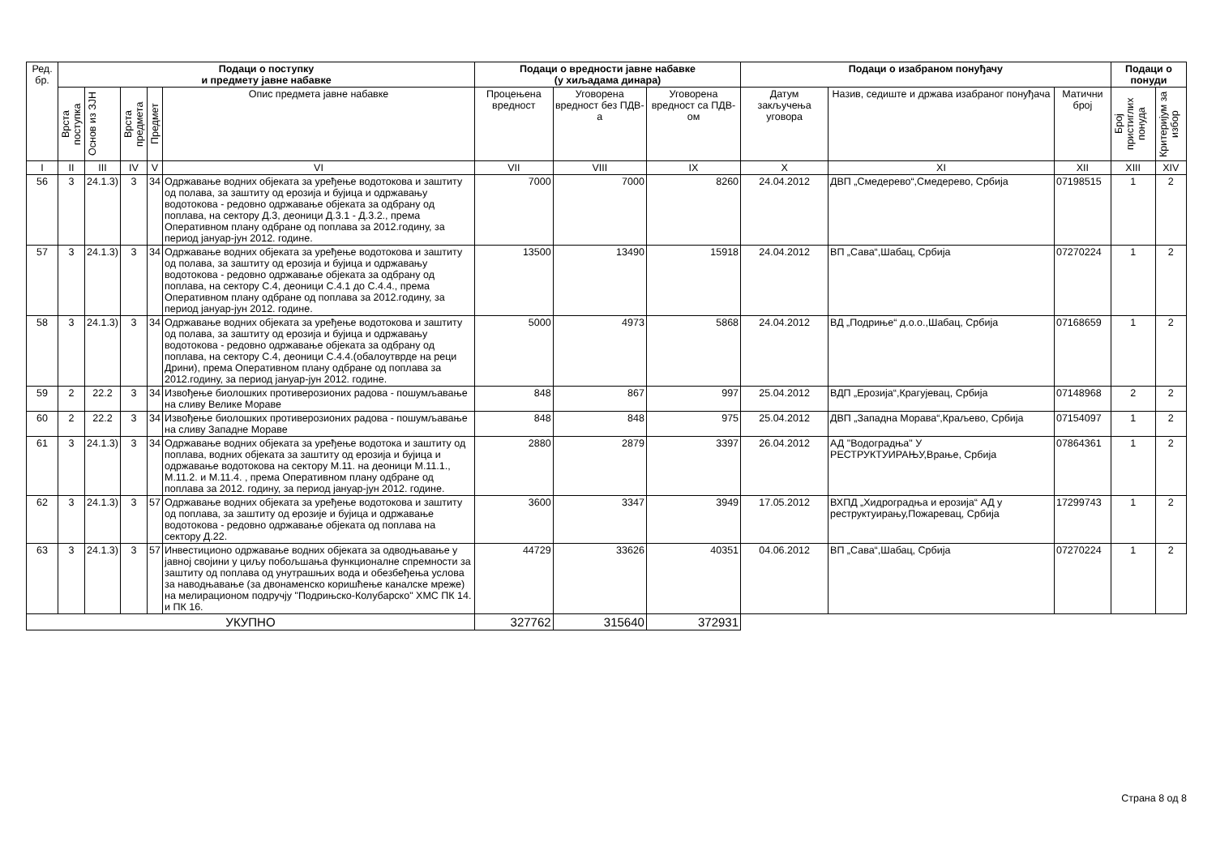| Ред. бр. | Подаци о поступку и предмету јавне набавке | | | | | Подаци о вредности јавне набавке (у хиљадама динара) | | | Подаци о изабраном понуђачу | | | Подаци о понуди | |
| --- | --- | --- | --- | --- | --- | --- | --- | --- | --- | --- | --- | --- | --- |
| | Врста поступка | Основ из ЗЈН | Врста предмета | Предмет | Опис предмета јавне набавке | Процењена вредност | Уговорена вредност без ПДВ-а | Уговорена вредност са ПДВ-ом | Датум закључења уговора | Назив, седиште и држава изабраног понуђача | Матични број | Број пристиглих понуда | Критеријум за избор |
| I | II | III | IV | V | VI | VII | VIII | IX | X | XI | XII | XIII | XIV |
| 56 | 3 | 24.1.3) | 3 | 34 | Одржавање водних објеката за уређење водотокова и заштиту од полава, за заштиту од ерозија и бујица и одржавању водотокова - редовно одржавање објеката за одбрану од поплава, на сектору Д.3, деоници Д.3.1 - Д.3.2., према Оперативном плану одбране од поплава за 2012.годину, за период јануар-јун 2012. године. | 7000 | 7000 | 8260 | 24.04.2012 | ДВП „Смедерево“,Смедерево, Србија | 07198515 | 1 | 2 |
| 57 | 3 | 24.1.3) | 3 | 34 | Одржавање водних објеката за уређење водотокова и заштиту од полава, за заштиту од ерозија и бујица и одржавању водотокова - редовно одржавање објеката за одбрану од поплава, на сектору С.4, деоници С.4.1 до С.4.4., према Оперативном плану одбране од поплава за 2012.годину, за период јануар-јун 2012. године. | 13500 | 13490 | 15918 | 24.04.2012 | ВП „Сава“,Шабац, Србија | 07270224 | 1 | 2 |
| 58 | 3 | 24.1.3) | 3 | 34 | Одржавање водних објеката за уређење водотокова и заштиту од полава, за заштиту од ерозија и бујица и одржавању водотокова - редовно одржавање објеката за одбрану од поплава, на сектору С.4, деоници С.4.4.(обалоутврде на реци Дрини), према Оперативном плану одбране од поплава за 2012.годину, за период јануар-јун 2012. године. | 5000 | 4973 | 5868 | 24.04.2012 | ВД „Подриње“ д.о.о.,Шабац, Србија | 07168659 | 1 | 2 |
| 59 | 2 | 22.2 | 3 | 34 | Извођење биолошких противерозионих радова - пошумљавање на сливу Велике Мораве | 848 | 867 | 997 | 25.04.2012 | ВДП „Ерозија“,Крагујевац, Србија | 07148968 | 2 | 2 |
| 60 | 2 | 22.2 | 3 | 34 | Извођење биолошких противерозионих радова - пошумљавање на сливу Западне Мораве | 848 | 848 | 975 | 25.04.2012 | ДВП „Западна Морава“,Краљево, Србија | 07154097 | 1 | 2 |
| 61 | 3 | 24.1.3) | 3 | 34 | Одржавање водних објеката за уређење водотока и заштиту од поплава, водних објеката за заштиту од ерозија и бујица и одржавање водотокова на сектору М.11. на деоници М.11.1., М.11.2. и М.11.4. , према Оперативном плану одбране од поплава за 2012. годину, за период јануар-јун 2012. године. | 2880 | 2879 | 3397 | 26.04.2012 | АД "Водоградња" У РЕСТРУКТУИРАЊУ,Врање, Србија | 07864361 | 1 | 2 |
| 62 | 3 | 24.1.3) | 3 | 57 | Одржавање водних објеката за уређење водотокова и заштиту од поплава, за заштиту од ерозије и бујица и одржавање водотокова - редовно одржавање објеката од поплава на сектору Д.22. | 3600 | 3347 | 3949 | 17.05.2012 | ВХПД „Хидроградња и ерозија“ АД у реструктуирању,Пожаревац, Србија | 17299743 | 1 | 2 |
| 63 | 3 | 24.1.3) | 3 | 57 | Инвестиционо одржавање водних објеката за одводњавање у јавној својини у циљу побољшања функционалне спремности за заштиту од поплава од унутрашњих вода и обезбеђења услова за наводњавање (за двонаменско коришћење каналске мреже) на мелирационом подручју "Подрињско-Колубарско" ХМС ПК 14. и ПК 16. | 44729 | 33626 | 40351 | 04.06.2012 | ВП „Сава“,Шабац, Србија | 07270224 | 1 | 2 |
| УКУПНО | | | | | | 327762 | 315640 | 372931 | | | | | |
Страна 8 од 8